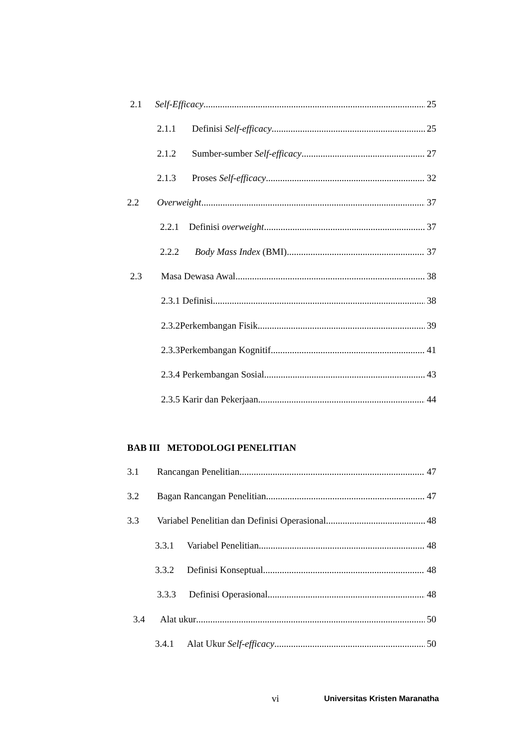2.1 Self-Efficacy 25
2.1.1 Definisi Self-efficacy 25
2.1.2 Sumber-sumber Self-efficacy 27
2.1.3 Proses Self-efficacy 32
2.2 Overweight 37
2.2.1 Definisi overweight 37
2.2.2 Body Mass Index (BMI) 37
2.3 Masa Dewasa Awal 38
2.3.1 Definisi 38
2.3.2Perkembangan Fisik 39
2.3.3Perkembangan Kognitif 41
2.3.4 Perkembangan Sosial 43
2.3.5 Karir dan Pekerjaan 44
BAB III METODOLOGI PENELITIAN
3.1 Rancangan Penelitian 47
3.2 Bagan Rancangan Penelitian 47
3.3 Variabel Penelitian dan Definisi Operasional 48
3.3.1 Variabel Penelitian 48
3.3.2 Definisi Konseptual 48
3.3.3 Definisi Operasional 48
3.4 Alat ukur 50
3.4.1 Alat Ukur Self-efficacy 50
vi Universitas Kristen Maranatha